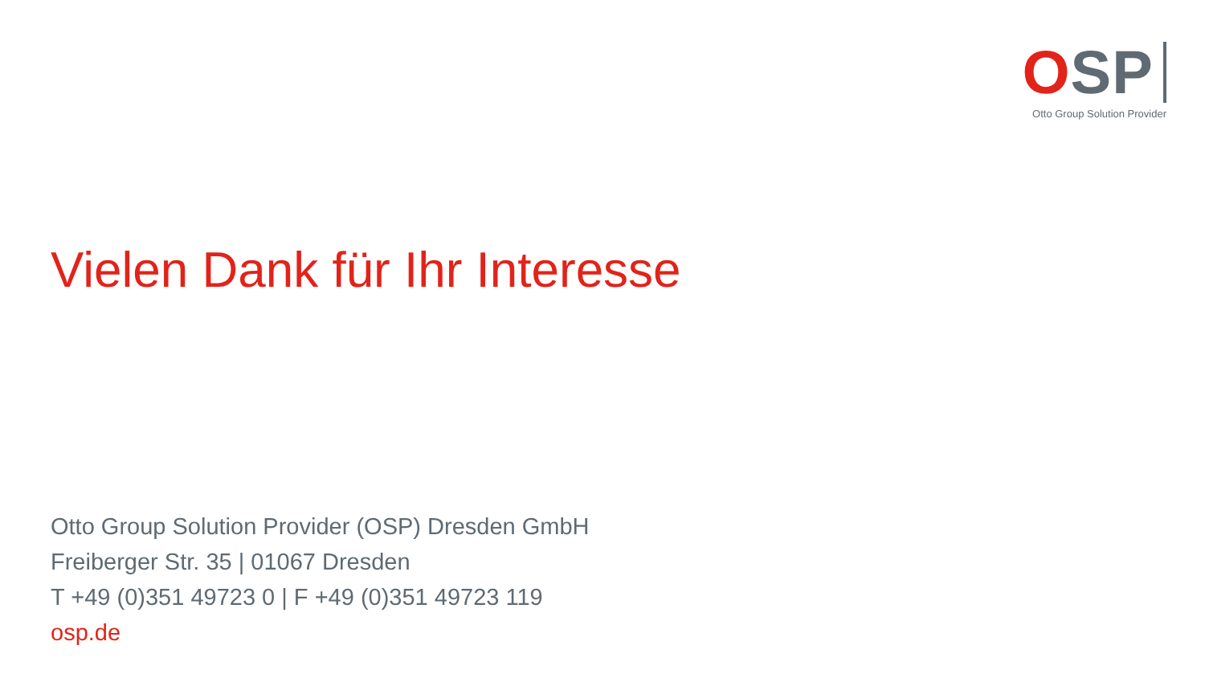OSP
Otto Group Solution Provider
Vielen Dank für Ihr Interesse
Otto Group Solution Provider (OSP) Dresden GmbH
Freiberger Str. 35 | 01067 Dresden
T +49 (0)351 49723 0 | F +49 (0)351 49723 119
osp.de